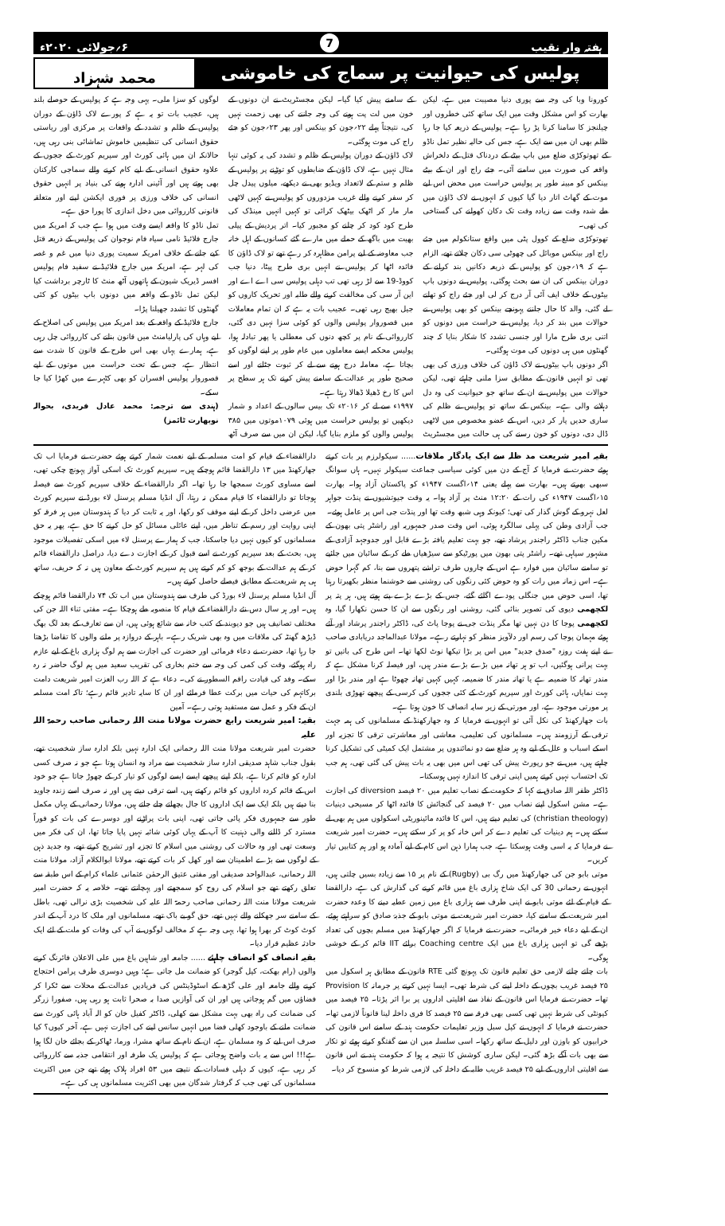ہفتہ وار نقیب 7 ۶؍جولائی ۲۰۲۰ء
پولیس کی حیوانیت پر سماج کی خاموشی
محمد شہزاد
کورونا وبا کی وجہ سے پوری دنیا مصیبت میں ہے، لیکن بھارت کو اس مشکل وقت میں ایک ساتھ کئی خطروں اور چیلنجز کا سامنا کرنا پڑ رہا ہے۔ پولیس کے ذریعہ کیا جا رہا ظلم بھی ان میں سے ایک ہے، جس کی حالیہ نظیر تمل ناڈو کے تھوتوکڑی ضلع میں باپ بیٹے کے دردناک قتل کے دلخراش واقعہ کی صورت میں سامنے آئی۔ جئے راج اور ان کے بیٹے بینکس کو مبینہ طور پر پولیس حراست میں محض اس لیے موت کے گھاٹ اتار دیا گیا کیوں کہ انہوں نے لاک ڈاؤن میں طے شدہ وقت سے زیادہ وقت تک دکان کھولنے کی گستاخی کی تھی۔
تھوتوکڑی ضلع کے کوول پٹی میں واقع ستانکولم میں جئے راج اور بینکس موبائل کی چھوٹی سی دکان چلاتے تھے، الزام ہے کہ ۱۹؍جون کو پولیس کے ذریعہ دکانیں بند کرانے کے دوران بینکس کی ان سے بحث ہوگئی، پولیس نے دونوں باپ بیٹوں کے خلاف ایف آئی آر درج کر لی اور جئے راج کو تھانے لے گئی، والد کا حال جاننے پہونچے بینکس کو بھی پولیس نے حوالات میں بند کر دیا، پولیس نے حراست میں دونوں کو اتنی بری طرح مارا اور جنسی تشدد کا شکار بنایا کہ چند گھنٹوں میں ہی دونوں کی موت ہوگئی۔
اگر دونوں باپ بیٹوں نے لاک ڈاؤن کی خلاف ورزی کی بھی تھی تو انہیں قانون کے مطابق سزا ملنی چاہئے تھی، لیکن حوالات میں پولیس نے ان کے ساتھ جو حیوانیت کی وہ دل دہلانے والی ہے۔ بینکس کے ساتھ تو پولیس نے ظلم کی ساری حدیں پار کر دیں، اس کے عضو مخصوص میں لاٹھی ڈال دی، دونوں کو خون رسنے کی ہی حالت میں مجسٹریٹ کے سامنے پیش کیا گیا۔ لیکن مجسٹریٹ نے ان دونوں کے خون میں لت پت ہونے کی وجہ جاننے کی بھی زحمت نہیں کی، نتیجتاً پہلے ۲۲؍جون کو بینکس اور پھر ۲۳؍جون کو جئے راج کی موت ہوگئی۔
لاک ڈاؤن کے دوران پولیس کے ظلم و تشدد کی یہ کوئی تنہا مثال نہیں ہے، لاک ڈاؤن کے ضابطوں کو توڑنے پر پولیس کے ظلم و ستم کے لاتعداد ویڈیو بھی نے دیکھے، میلوں پیدل چل کر سفر کرنے والے غریب مزدوروں کو پولیس نے کہیں لاٹھی مار مار کر اٹھک بیٹھک کرائی تو کہیں انہیں مینڈک کی طرح کود کود کر چلنے کو مجبور کیا۔ اتر پردیش کے پیلی بھیت میں باگھ کے حملے میں مارے گئے کسانوں کے اہل خانہ جب معاوضہ کے لیے پرامن مظاہرہ کر رہے تھے تو لاک ڈاؤن کا فائدہ اٹھا کر پولیس نے انہیں بری طرح پیٹا، دنیا جب کووڈ-19 سے لڑ رہی تھی تب دہلی پولیس سی اے اے اور این آر سی کی مخالفت کرنے والے طلبہ اور تحریک کاروں کو جیل بھیج رہی تھی۔ عجیب بات یہ ہے کہ ان تمام معاملات میں قصوروار پولیس والوں کو کوئی سزا نہیں دی گئی، کارروائی کے نام پر کچھ دنوں کی معطلی یا پھر تبادلہ ہوا، پولیس محکمہ ایسے معاملوں میں عام طور پر اپنے لوگوں کو بچاتا ہے، معاملہ درج ہونے سے لے کر ثبوت جٹانے اور اسے صحیح طور پر عدالت کے سامنے پیش کرنے تک ہر سطح پر اس کا رخ ڈھیلا ڈھالا رہتا ہے۔
۱۹۹۷ء سے لے کر ۲۰۱۶ء تک بیس سالوں کے اعداد و شمار دیکھیں تو پولیس حراست میں ہوئی ۱۰۷۹موتوں میں ۳۸۵ پولیس والوں کو ملزم بنایا گیا، لیکن ان میں سے صرف آٹھ لوگوں کو سزا ملی۔ یہی وجہ ہے کہ پولیس کے حوصلے بلند ہیں، عجیب بات تو یہ ہے کہ پورے لاک ڈاؤن کے دوران پولیس کے ظلم و تشدد کے واقعات پر مرکزی اور ریاستی حقوق انسانی کی تنظیمیں خاموش تماشائی بنی رہی ہیں، حالانکہ ان میں ہائی کورٹ اور سپریم کورٹ کے ججوں کے علاوہ حقوق انسانی کے لیے کام کرنے والے سماجی کارکنان بھی ہوتے ہیں اور آئینی ادارہ ہونے کی بنیاد پر انہیں حقوق انسانی کی خلاف ورزی پر فوری ایکشن لینے اور متعلقہ قانونی کارروائی میں دخل اندازی کا پورا حق ہے۔
تمل ناڈو کا واقعہ ایسے وقت میں ہوا ہے جب کہ امریکہ میں جارج فلائیڈ نامی سیاہ فام نوجوان کی پولیس کے ذریعہ قتل کیے جانے کے خلاف امریکہ سمیت پوری دنیا میں غم و غصہ کی لہر ہے، امریکہ میں جارج فلائیڈ نے سفید فام پولیس افسر ڈیریک شیون کے ہاتھوں آٹھ منٹ کا ٹارچر برداشت کیا لیکن تمل ناڈو کے واقعہ میں دونوں باپ بیٹوں کو کئی گھنٹوں کا تشدد جھیلنا پڑا۔
جارج فلائیڈ کے واقعہ کے بعد امریکہ میں پولیس کی اصلاح کے لیے وہاں کی پارلیامنٹ میں قانون بنانے کی کارروائی چل رہی ہے، ہمارے یہاں بھی اس طرح کے قانون کا شدت سے انتظار ہے، جس کے تحت حراست میں موتوں کے لیے قصوروار پولیس افسران کو بھی کٹہرے میں کھڑا کیا جا سکے۔
(ہندی سے ترجمہ: محمد عادل فریدی، بحوالہ نوبھارت ٹائمز)
بقیہ امیر شریعت مد ظلہ سے ایک یادگار ملاقات...... سیکولرزم پر بات کرتے ہوئے حضرت نے فرمایا کہ آج کے دن میں کوئی سیاسی جماعت سیکولر نہیں۔ ہاں سوانگ سبھی بھرتے ہیں۔ بھارت سے پہلے یعنی ۱۴؍اگست ۱۹۴۷ء کو پاکستان آزاد ہوا۔ بھارت ۱۵؍اگست ۱۹۴۷ء کی رات کے ۱۲:۲۰ منٹ پر آزاد ہوا۔ یہ وقت جیوتشیوں نے پنڈت جواہر لعل نہرو کے گوش گذار کی تھی؛ کیونکہ وہی شبھ وقت تھا اور پنڈت جی اس پر عامل ہوئے۔
جب آزادی وطن کی پہلی سالگرہ ہوئی، اس وقت صدر جمہوریہ اور راشٹر پتی بھون کے مکین جناب ڈاکٹر راجندر پرشاد تھے، جو بہت تعلیم یافتہ بڑے قابل اور جدوجہد آزادی کے مشہور سپاہی تھے۔ راشٹر پتی بھون میں پورٹیکو سے سیڑھیاں طے کر کے سائبان میں جائیے تو سامنے سائبان میں فوارہ ہے اس کے چاروں طرف تراشے پتھروں سے بنا، کم گہرا حوض ہے۔ اس زمانہ میں رات کو وہ حوض کئی رنگوں کی روشنی سے خوشنما منظر بکھیرتا رہتا تھا، اسی حوض میں جنگلی پودے اگائے گئے، جس کے بڑے بڑے پتے ہوتے ہیں، ہر پتہ پر لکچھمی دیوی کی تصویر بنائی گئی، روشنی اور رنگوں سے ان کا حسن نکھارا گیا، وہ لکچھمی پوجا کا دن نہیں تھا مگر پنڈت جی نے پوجا پاٹ کی، ڈاکٹر راجندر پرشاد اور آئے ہوئے مہمان پوجا کی رسم اور دلآویز منظر کو نہارتے رہے۔ مولانا عبدالماجد دریابادی صاحب نے اپنے ہفت روزہ "صدق جدید" میں اس پر بڑا تیکھا نوٹ لکھا تھا۔ اس طرح کی باتیں تو بہت پرانی ہوگئیں، اب تو ہر تھانہ میں بڑے بڑے مندر ہیں، اور فیصلہ کرنا مشکل ہے کہ مندر تھانہ کا ضمیمہ ہے یا تھانہ مندر کا ضمیمہ، کہیں کہیں تھانہ چھوٹا ہے اور مندر بڑا اور بہت نمایاں، ہائی کورٹ اور سپریم کورٹ کے کئی ججوں کی کرسی کے پیچھے تھوڑی بلندی پر مورتی موجود ہے، اور مورتی کے زیر سایہ انصاف کا خون ہوتا ہے۔
بات جھارکھنڈ کی نکل آئی تو انہوں نے فرمایا کہ وہ جھارکھنڈ کے مسلمانوں کی ہمہ جہت ترقی کے آرزومند ہیں۔ مسلمانوں کی تعلیمی، معاشی اور معاشرتی ترقی کا تجزیہ اور اسکے اسباب و علل کے لیے وہ ہر ضلع سے دو نمائندوں پر مشتمل ایک کمیٹی کی تشکیل کرنا چاہتے ہیں، میں نے جو رپورٹ پیش کی تھی اس میں بھی یہ بات پیش کی گئی تھی، ہم جب تک احتساب نہیں کرتے ہمیں اپنی ترقی کا اندازہ نہیں ہوسکتا۔
ڈاکٹر ظفر اللہ صادق نے کہا کہ حکومت کے نصاب تعلیم میں ۲۰ فیصد diversion کی اجازت ہے۔ مشن اسکول اپنے نصاب میں ۲۰ فیصد کی گنجائش کا فائدہ اٹھا کر مسیحی دینیات (christian theology) کی تعلیم دیتے ہیں، اس کا فائدہ مائینوریٹی اسکولوں میں ہم بھی لے سکتے ہیں۔ ہم دینیات کی تعلیم دے کر اس خانہ کو پر کر سکتے ہیں۔ حضرت امیر شریعت نے فرمایا کہ یہ اسی وقت ہوسکتا ہے، جب ہمارا ذہن اس کام کے لیے آمادہ ہو اور ہم کتابیں تیار کریں۔
موتی بابو جن کی جھارکھنڈ میں رگ بی (Rugby) کے نام پر ۱۵ سے زیادہ بسیں چلتی ہیں، انہوں نے رحمانی 30 کی ایک شاخ ہزاری باغ میں قائم کرنے کی گذارش کی ہے، دارالقضا کے قیام کے لئے موتی بابو نے اپنی طرف سے ہزاری باغ میں زمین عطیہ دینے کا وعدہ حضرت امیر شریعت کے سامنے کیا، حضرت امیر شریعت نے موتی بابو کے جذبۂ صادق کو سراہتے ہوئے، ان کے لیے دعاء خیر فرمائی۔ حضرت نے فرمایا کہ اگر جھارکھنڈ میں مسلم بچوں کی تعداد بڑھے گی تو انہیں ہزاری باغ میں ایک Coaching centre برائے IIT قائم کر کے خوشی ہوگی۔
بات چلتے چلتے لازمی حق تعلیم قانون تک پہونچ گئی RTE قانون کے مطابق ہر اسکول میں ۲۵ فیصد غریب بچوں کے داخلہ لینے کی شرط تھی۔ ایسا نہیں کرنے پر جرمانہ کا Provision تھا۔ حضرت نے فرمایا اس قانون کے نفاذ سے اقلیتی اداروں پر برا اثر پڑتا۔ ۲۵ فیصد میں کیونٹی کی شرط نہیں تھی کسی بھی فرقہ سے ۲۵ فیصد کا فری داخلہ لینا قانوناً لازمی تھا۔ حضرت نے فرمایا کہ انہوں نے کپل سبل وزیر تعلیمات حکومت ہند کے سامنے اس قانون کی خرابیوں کو باوزن اور دلیل کے ساتھ رکھا۔ اسی سلسلہ میں ان سے گفتگو کرتے ہوئے تو تکار سے بھی بات آگے بڑھ گئی۔ لیکن ساری کوشش کا نتیجہ یہ ہوا کہ حکومت ہند نے اس قانون سے اقلیتی اداروں کے لیے ۲۵ فیصد غریب طلبہ کے داخلہ کی لازمی شرط کو منسوخ کر دیا۔
دارالقضاء کے قیام کو امت مسلمہ کے لیے نعمت شمار کرتے ہوئے حضرت نے فرمایا اب تک جھارکھنڈ میں ۱۳ دارالقضا قائم ہوچکے ہیں۔ سپریم کورٹ تک اسکی آواز پہونچ چکی تھی، اسے مساوی کورٹ سمجھا جا رہا تھا۔ اگر دارالقضاء کے خلاف سپریم کورٹ سے فیصلہ ہوجاتا تو دارالقضاء کا قیام ممکن نہ رہتا، آل انڈیا مسلم پرسنل لاء بورڈ نے سپریم کورٹ میں عرضی داخل کر کے اپنے موقف کو رکھا، اور یہ ثابت کر دیا کہ ہندوستان میں ہر فرقہ کو اپنی روایت اور رسم کے تناظر میں، اپنے عائلی مسائل کو حل کرنے کا حق ہے، پھر یہ حق مسلمانوں کو کیوں نہیں دیا جاسکتا، جب کہ ہمارے پرسنل لاء میں اسکی تفصیلات موجود ہیں، بحث کے بعد سپریم کورٹ نے اسے قبول کر کے اجازت دے دیا، دراصل دارالقضاء قائم کر کے ہم عدالت کے بوجھ کو کم کرتے ہیں ہم سپریم کورٹ کے معاون ہیں نہ کہ حریف، ساتھ ہی ہم شریعت کے مطابق فیصلے حاصل کرتے ہیں۔
آل انڈیا مسلم پرسنل لاء بورڈ کی طرف سے ہندوستان میں اب تک ۷۴ دارالقضا قائم ہوچکے ہیں۔ اور ہر سال دس نئے دارالقضاء کے قیام کا منصوبہ طے ہوچکا ہے۔ مفتی ثناء اللہ جن کی مختلف تصانیف ہیں جو دیوبند کے کتب خانہ سے شائع ہوئی ہیں، ان سے تعارف کے بعد لگ بھگ ڈیڑھ گھنٹہ کی ملاقات میں وہ بھی شریک رہے۔ باہر کے دروازہ پر ملنے والوں کا تقاضا بڑھتا جا رہا تھا، حضرت نے دعاء فرمائی اور حضرت کی اجازت سے ہم لوگ ہزاری باغ کے لیے عازم راہ ہوگئے، وقت کی کمی کی وجہ سے ختم بخاری کی تقریب سعید میں ہم لوگ حاضر نہ رہ سکے۔ وفد کی قیادت راقم السطور نے کی۔ دعاء ہے کہ اللہ رب العزت امیر شریعت دامت برکاتہم کی حیات میں برکت عطا فرمائے اور ان کا سایہ تادیر قائم رہے؛ تاکہ امت مسلمہ ان کے فکر و عمل سے مستفید ہوتی رہے۔ آمین
بقیہ: امیر شریعت رابع حضرت مولانا منت اللہ رحمانی صاحب رحمۃ اللہ علیہ
حضرت امیر شریعت مولانا منت اللہ رحمانی ایک ادارہ نہیں بلکہ ادارہ ساز شخصیت تھے، بقول جناب شاہد صدیقی ادارہ ساز شخصیت سے مراد وہ انسان ہوتا ہے جو نہ صرف کسی ادارہ کو قائم کرتا ہے، بلکہ اپنے پیچھے ایسے ایسے لوگوں کو تیار کر کے چھوڑ جاتا ہے جو خود اس کے قائم کردہ اداروں کو قائم رکھتے ہیں، اسے ترقی دیتے ہیں اور نہ صرف اسے زندہ جاوید بنا دیتے ہیں بلکہ ایک سے ایک اداروں کا جال بچھاتے چلے جاتے ہیں، مولانا رحمانی کے یہاں مکمل طور سے جمہوری فکر پائی جاتی تھی، اپنی بات پراڑنے اور دوسرے کی بات کو فوراً مسترد کر ڈالنے والی ذہنیت کا آپ کے یہاں کوئی شائبہ نہیں پایا جاتا تھا، ان کی فکر میں وسعت تھی اور وہ حالات کی روشنی میں اسلام کا تجزیہ اور تشریح کرتے تھے، وہ جدید ذہن کے لوگوں سے بڑے اطمینان سے اور کھل کر بات کرتے تھے، مولانا ابوالکلام آزاد، مولانا منت اللہ رحمانی، عبدالواحد صدیقی اور مفتی عتیق الرحمٰن عثمانی علماء کرام کے اس طبقہ سے تعلق رکھتے تھے جو اسلام کی روح کو سمجھتے اور پہچانتے تھے۔ خلاصہ یہ کہ حضرت امیر شریعت مولانا منت اللہ رحمانی صاحب رحمۃ اللہ علیہ کی شخصیت بڑی نرالی تھی، باطل کے سامنے سر جھکانے والے نہیں تھے، حق گو بے باک تھے، مسلمانوں اور ملک کا درد آپ کے اندر کوٹ کوٹ کر بھرا ہوا تھا، یہی وجہ ہے کہ مخالف لوگوں نے آپ کی وفات کو ملت کے لئے ایک حادثہ عظیم قرار دیا۔
بقیہ انصاف کو انصاف چاہئے ...... جامعہ اور شاہین باغ میں علی الاعلان فائرنگ کرنے والوں (رام بھکت، کپل گوجر) کو ضمانت مل جاتی ہے؛ وہیں دوسری طرف پرامن احتجاج کرنے والے جامعہ اور علی گڑھ کے اسٹوڈینٹس کی فریادیں عدالت کے محلات سے ٹکرا کر فضاؤں میں گم ہوجاتی ہیں اور ان کی آوازیں صدا بہ صحرا ثابت ہو رہی ہیں، صفورا زرگر کی ضمانت کی راہ بھی بہت مشکل سے کھلی، ڈاکٹر کفیل خان کو الہ آباد ہائی کورٹ سے ضمانت ملنے کے باوجود کھلی فضا میں انہیں سانس لینے کی اجازت نہیں ہے، آخر کیوں؟ کیا صرف اس لیے کہ وہ مسلمان ہے، ان کے نام کے ساتھ مشرا، ورما، ٹھاکر کے بجائے خان لگا ہوا ہے!!! اس سے یہ بات واضح ہوجاتی ہے کہ پولیس یک طرفہ اور انتقامی جذبہ سے کارروائی کر رہی ہے، کیوں کہ دہلی فسادات کے نتیجے میں ۵۳ افراد ہلاک ہوئے تھے جن میں اکثریت مسلمانوں کی تھی جب کہ گرفتار شدگان میں بھی اکثریت مسلمانوں ہی کی ہے۔